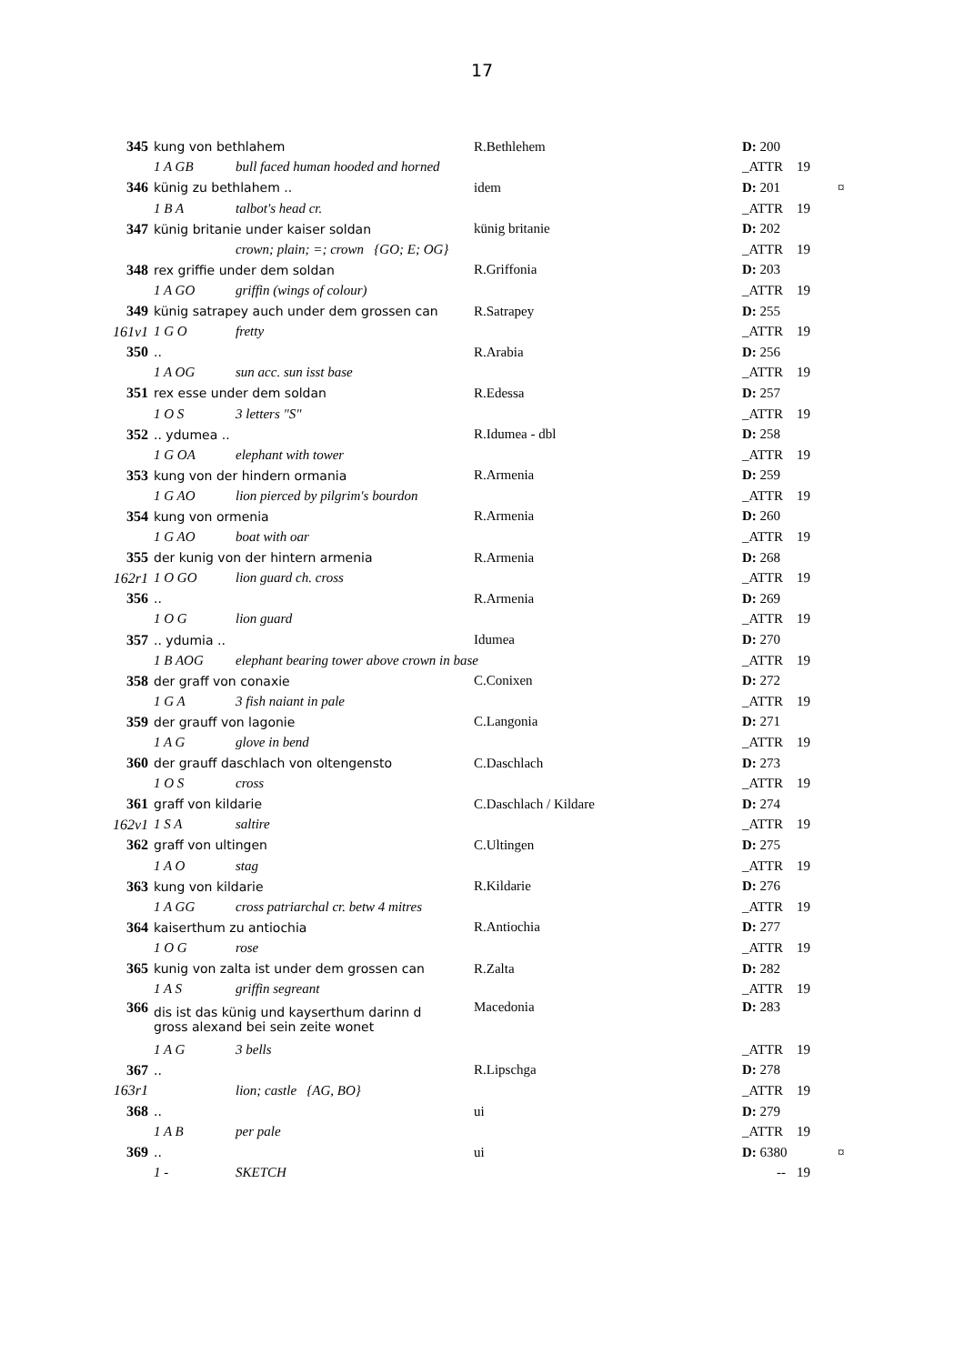17
| 345 | kung von bethlahem | | R.Bethlehem | D: 200 | | |
| | 1 A GB | bull faced human hooded and horned | | _ATTR | 19 | |
| 346 | künig zu bethlahem .. | | idem | D: 201 | | ¤ |
| | 1 B A | talbot's head cr. | | _ATTR | 19 | |
| 347 | künig britanie under kaiser soldan | | künig britanie | D: 202 | | |
| | | crown; plain; =; crown {GO; E; OG} | | _ATTR | 19 | |
| 348 | rex griffie under dem soldan | | R.Griffonia | D: 203 | | |
| | 1 A GO | griffin (wings of colour) | | _ATTR | 19 | |
| 349 | künig satrapey auch under dem grossen can | | R.Satrapey | D: 255 | | |
| 161v1 | 1 G O | fretty | | _ATTR | 19 | |
| 350 | .. | | R.Arabia | D: 256 | | |
| | 1 A OG | sun acc. sun isst base | | _ATTR | 19 | |
| 351 | rex esse under dem soldan | | R.Edessa | D: 257 | | |
| | 1 O S | 3 letters "S" | | _ATTR | 19 | |
| 352 | .. ydumea .. | | R.Idumea - dbl | D: 258 | | |
| | 1 G OA | elephant with tower | | _ATTR | 19 | |
| 353 | kung von der hindern ormania | | R.Armenia | D: 259 | | |
| | 1 G AO | lion pierced by pilgrim's bourdon | | _ATTR | 19 | |
| 354 | kung von ormenia | | R.Armenia | D: 260 | | |
| | 1 G AO | boat with oar | | _ATTR | 19 | |
| 355 | der kunig von der hintern armenia | | R.Armenia | D: 268 | | |
| 162r1 | 1 O GO | lion guard ch. cross | | _ATTR | 19 | |
| 356 | .. | | R.Armenia | D: 269 | | |
| | 1 O G | lion guard | | _ATTR | 19 | |
| 357 | .. ydumia .. | | Idumea | D: 270 | | |
| | 1 B AOG | elephant bearing tower above crown in base | | _ATTR | 19 | |
| 358 | der graff von conaxie | | C.Conixen | D: 272 | | |
| | 1 G A | 3 fish naiant in pale | | _ATTR | 19 | |
| 359 | der grauff von lagonie | | C.Langonia | D: 271 | | |
| | 1 A G | glove in bend | | _ATTR | 19 | |
| 360 | der grauff daschlach von oltengensto | | C.Daschlach | D: 273 | | |
| | 1 O S | cross | | _ATTR | 19 | |
| 361 | graff von kildarie | | C.Daschlach / Kildare | D: 274 | | |
| 162v1 | 1 S A | saltire | | _ATTR | 19 | |
| 362 | graff von ultingen | | C.Ultingen | D: 275 | | |
| | 1 A O | stag | | _ATTR | 19 | |
| 363 | kung von kildarie | | R.Kildarie | D: 276 | | |
| | 1 A GG | cross patriarchal cr. betw 4 mitres | | _ATTR | 19 | |
| 364 | kaiserthum zu antiochia | | R.Antiochia | D: 277 | | |
| | 1 O G | rose | | _ATTR | 19 | |
| 365 | kunig von zalta ist under dem grossen can | | R.Zalta | D: 282 | | |
| | 1 A S | griffin segreant | | _ATTR | 19 | |
| 366 | dis ist das künig und kayserthum darinn d gross alexand bei sein zeite wonet | | Macedonia | D: 283 | | |
| | 1 A G | 3 bells | | _ATTR | 19 | |
| 367 | .. | | R.Lipschga | D: 278 | | |
| 163r1 | | lion; castle {AG, BO} | | _ATTR | 19 | |
| 368 | .. | | ui | D: 279 | | |
| | 1 A B | per pale | | _ATTR | 19 | |
| 369 | .. | | ui | D: 6380 | | ¤ |
| | 1 - | SKETCH | | -- | 19 | |